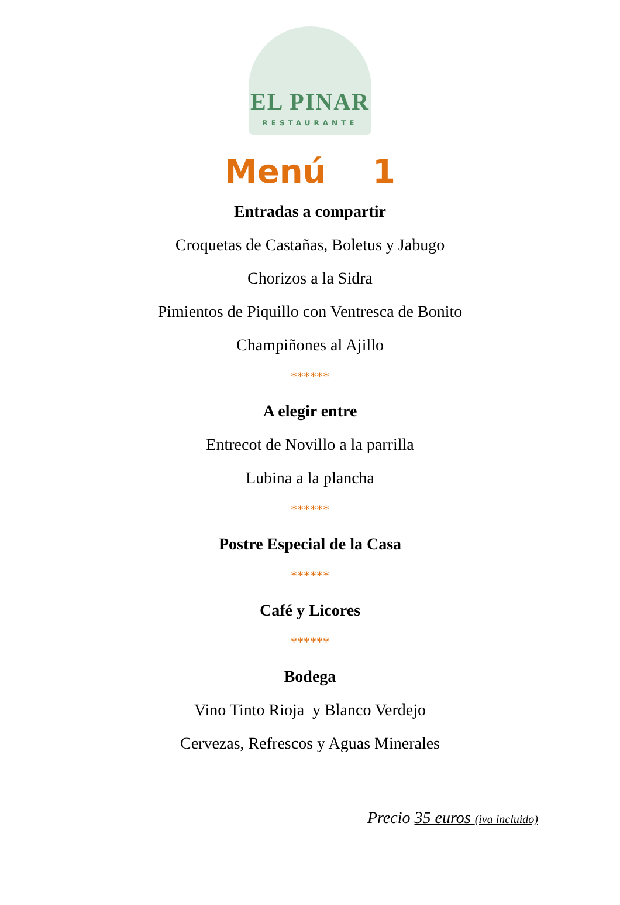EL PINAR
RESTAURANTE
Menú 1
Entradas a compartir
Croquetas de Castañas, Boletus y Jabugo
Chorizos a la Sidra
Pimientos de Piquillo con Ventresca de Bonito
Champiñones al Ajillo
******
A elegir entre
Entrecot de Novillo a la parrilla
Lubina a la plancha
******
Postre Especial de la Casa
******
Café y Licores
******
Bodega
Vino Tinto Rioja y Blanco Verdejo
Cervezas, Refrescos y Aguas Minerales
Precio 35 euros (iva incluido)